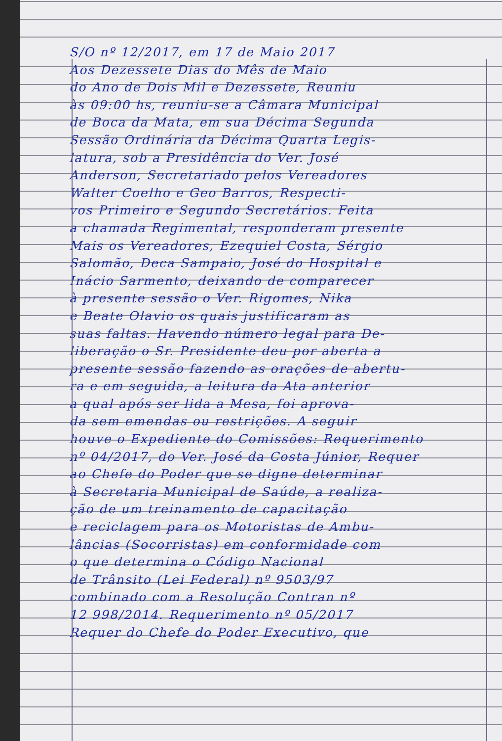S/O nº 12/2017, em 17 de Maio 2017
Aos Dezessete Dias do Mês de Maio
do Ano de Dois Mil e Dezessete, Reuniu
às 09:00 hs, reuniu-se a Câmara Municipal
de Boca da Mata, em sua Décima Segunda
Sessão Ordinária da Décima Quarta Legis-
latura, sob a Presidência do Ver. José
Anderson, Secretariado pelos Vereadores
Walter Coelho e Geo Barros, Respecti-
vos Primeiro e Segundo Secretários. Feita
a chamada Regimental, responderam presente
Mais os Vereadores, Ezequiel Costa, Sérgio
Salomão, Deca Sampaio, José do Hospital e
Inácio Sarmento, deixando de comparecer
à presente sessão o Ver. Rigomes, Nika
e Beate Olavio os quais justificaram as
suas faltas. Havendo número legal para De-
liberação o Sr. Presidente deu por aberta a
presente sessão fazendo as orações de abertu-
ra e em seguida, a leitura da Ata anterior
a qual após ser lida a Mesa, foi aprova-
da sem emendas ou restrições. A seguir
houve o Expediente do Comissões: Requerimento
nº 04/2017, do Ver. José da Costa Júnior, Requer
ao Chefe do Poder que se digne determinar
à Secretaria Municipal de Saúde, a realiza-
ção de um treinamento de capacitação
e reciclagem para os Motoristas de Ambu-
lâncias (Socorristas) em conformidade com
o que determina o Código Nacional
de Trânsito (Lei Federal) nº 9503/97
combinado com a Resolução Contran nº
12 998/2014. Requerimento nº 05/2017
Requer do Chefe do Poder Executivo, que